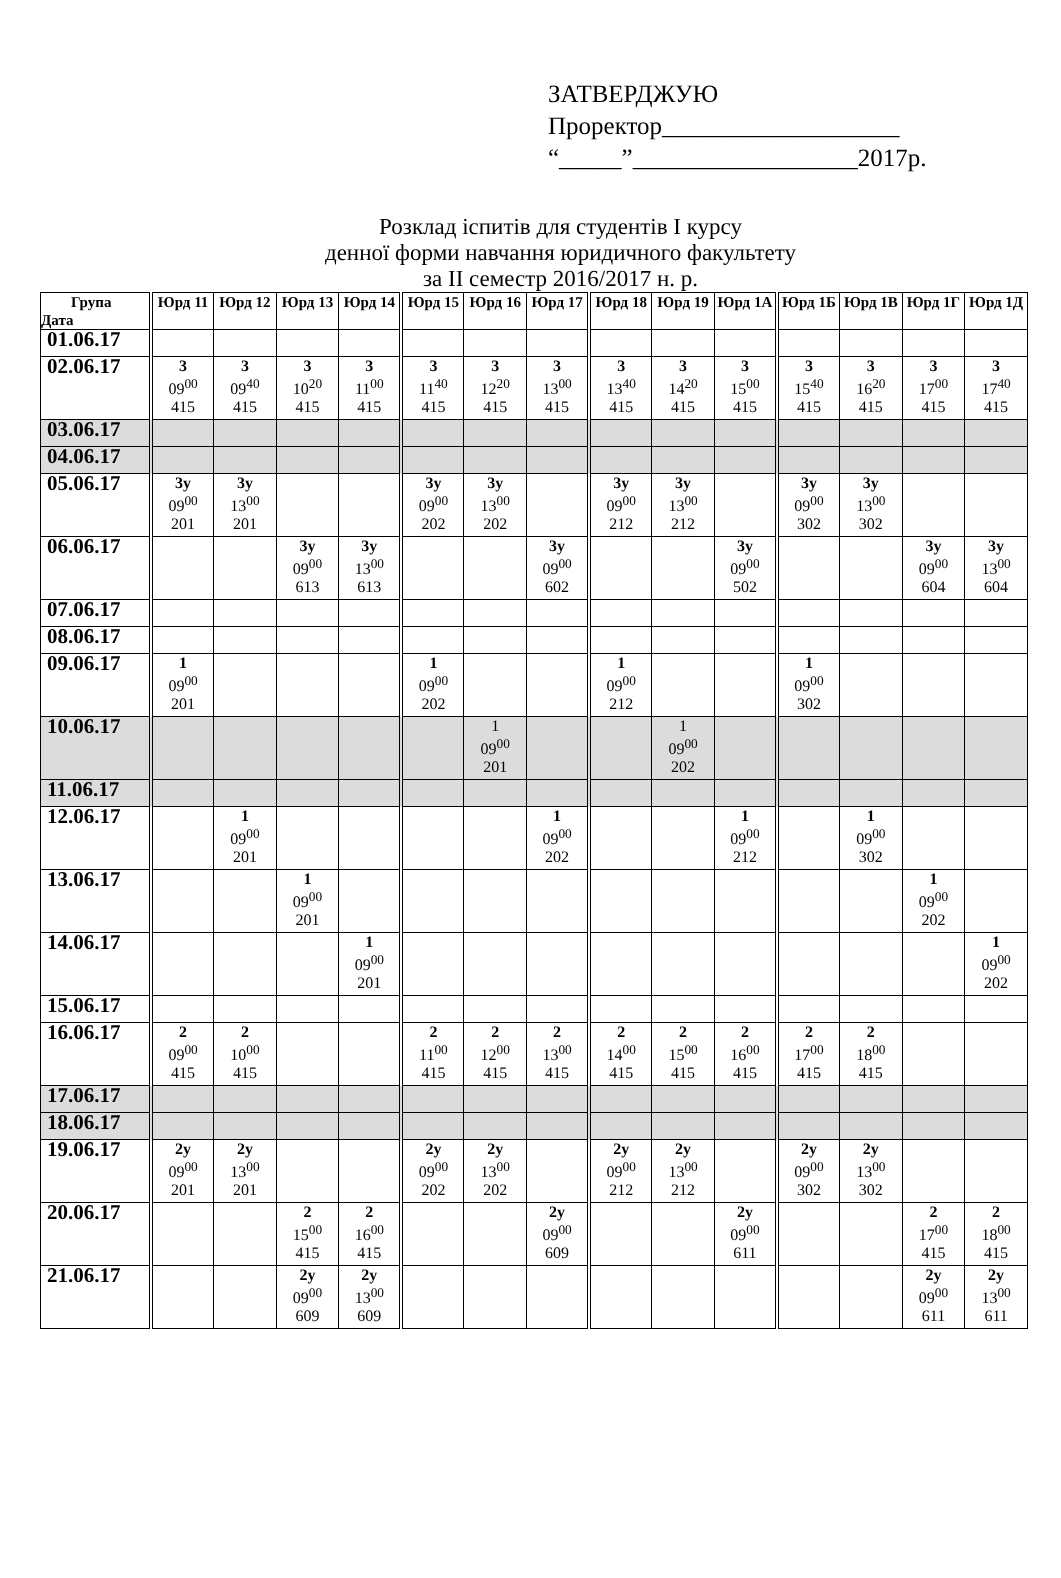ЗАТВЕРДЖУЮ
Проректор___________________
“_____”__________________2017р.
Розклад іспитів для студентів І курсу
денної форми навчання юридичного факультету
за ІІ семестр 2016/2017 н. р.
| Група Дата | Юрд 11 | Юрд 12 | Юрд 13 | Юрд 14 | Юрд 15 | Юрд 16 | Юрд 17 | Юрд 18 | Юрд 19 | Юрд 1А | Юрд 1Б | Юрд 1В | Юрд 1Г | Юрд 1Д |
| --- | --- | --- | --- | --- | --- | --- | --- | --- | --- | --- | --- | --- | --- | --- |
| 01.06.17 | | | | | | | | | | | | | | |
| 02.06.17 | 3 09<sup>00</sup> 415 | 3 09<sup>40</sup> 415 | 3 10<sup>20</sup> 415 | 3 11<sup>00</sup> 415 | 3 11<sup>40</sup> 415 | 3 12<sup>20</sup> 415 | 3 13<sup>00</sup> 415 | 3 13<sup>40</sup> 415 | 3 14<sup>20</sup> 415 | 3 15<sup>00</sup> 415 | 3 15<sup>40</sup> 415 | 3 16<sup>20</sup> 415 | 3 17<sup>00</sup> 415 | 3 17<sup>40</sup> 415 |
| 03.06.17 | | | | | | | | | | | | | | |
| 04.06.17 | | | | | | | | | | | | | | |
| 05.06.17 | 3у 09<sup>00</sup> 201 | 3у 13<sup>00</sup> 201 | | | 3у 09<sup>00</sup> 202 | 3у 13<sup>00</sup> 202 | | 3у 09<sup>00</sup> 212 | 3у 13<sup>00</sup> 212 | | 3у 09<sup>00</sup> 302 | 3у 13<sup>00</sup> 302 | | |
| 06.06.17 | | | 3у 09<sup>00</sup> 613 | 3у 13<sup>00</sup> 613 | | | 3у 09<sup>00</sup> 602 | | | 3у 09<sup>00</sup> 502 | | | 3у 09<sup>00</sup> 604 | 3у 13<sup>00</sup> 604 |
| 07.06.17 | | | | | | | | | | | | | | |
| 08.06.17 | | | | | | | | | | | | | | |
| 09.06.17 | 1 09<sup>00</sup> 201 | | | | 1 09<sup>00</sup> 202 | | | 1 09<sup>00</sup> 212 | | | 1 09<sup>00</sup> 302 | | | |
| 10.06.17 | | | | | | 1 09<sup>00</sup> 201 | | | 1 09<sup>00</sup> 202 | | | | | |
| 11.06.17 | | | | | | | | | | | | | | |
| 12.06.17 | | 1 09<sup>00</sup> 201 | | | | | 1 09<sup>00</sup> 202 | | | 1 09<sup>00</sup> 212 | | 1 09<sup>00</sup> 302 | | |
| 13.06.17 | | | 1 09<sup>00</sup> 201 | | | | | | | | | | 1 09<sup>00</sup> 202 | |
| 14.06.17 | | | | 1 09<sup>00</sup> 201 | | | | | | | | | | 1 09<sup>00</sup> 202 |
| 15.06.17 | | | | | | | | | | | | | | |
| 16.06.17 | 2 09<sup>00</sup> 415 | 2 10<sup>00</sup> 415 | | | 2 11<sup>00</sup> 415 | 2 12<sup>00</sup> 415 | 2 13<sup>00</sup> 415 | 2 14<sup>00</sup> 415 | 2 15<sup>00</sup> 415 | 2 16<sup>00</sup> 415 | 2 17<sup>00</sup> 415 | 2 18<sup>00</sup> 415 | | |
| 17.06.17 | | | | | | | | | | | | | | |
| 18.06.17 | | | | | | | | | | | | | | |
| 19.06.17 | 2у 09<sup>00</sup> 201 | 2у 13<sup>00</sup> 201 | | | 2у 09<sup>00</sup> 202 | 2у 13<sup>00</sup> 202 | | 2у 09<sup>00</sup> 212 | 2у 13<sup>00</sup> 212 | | 2у 09<sup>00</sup> 302 | 2у 13<sup>00</sup> 302 | | |
| 20.06.17 | | | 2 15<sup>00</sup> 415 | 2 16<sup>00</sup> 415 | | | 2у 09<sup>00</sup> 609 | | | 2у 09<sup>00</sup> 611 | | | 2 17<sup>00</sup> 415 | 2 18<sup>00</sup> 415 |
| 21.06.17 | | | 2у 09<sup>00</sup> 609 | 2у 13<sup>00</sup> 609 | | | | | | | | | 2у 09<sup>00</sup> 611 | 2у 13<sup>00</sup> 611 |